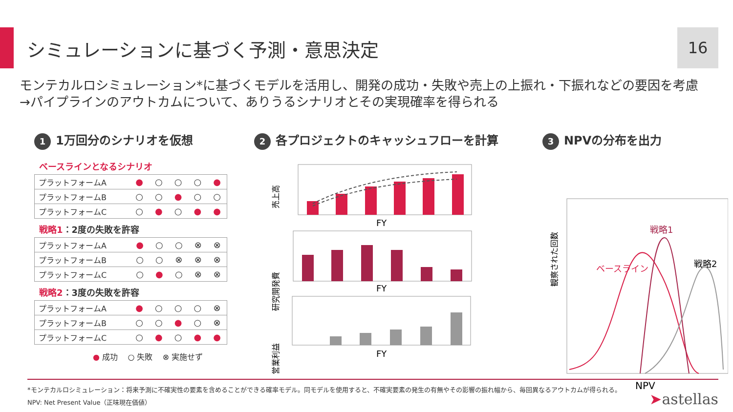シミュレーションに基づく予測・意思決定
16
モンテカルロシミュレーション*に基づくモデルを活用し、開発の成功・失敗や売上の上振れ・下振れなどの要因を考慮
→パイプラインのアウトカムについて、ありうるシナリオとその実現確率を得られる
1 1万回分のシナリオを仮想
ベースラインとなるシナリオ
| プラットフォームA | ● | ○ | ○ | ○ | ● |
| プラットフォームB | ○ | ○ | ● | ○ | ○ |
| プラットフォームC | ○ | ● | ○ | ● | ● |
戦略1：2度の失敗を許容
| プラットフォームA | ● | ○ | ○ | ⊗ | ⊗ |
| プラットフォームB | ○ | ○ | ⊗ | ⊗ | ⊗ |
| プラットフォームC | ○ | ● | ○ | ⊗ | ⊗ |
戦略2：3度の失敗を許容
| プラットフォームA | ● | ○ | ○ | ○ | ⊗ |
| プラットフォームB | ○ | ○ | ● | ○ | ⊗ |
| プラットフォームC | ○ | ● | ○ | ● | ● |
● 成功 ○ 失敗 ⊗ 実施せず
2 各プロジェクトのキャッシュフローを計算
売上高
FY
研究開発費
FY
営業利益
FY
3 NPVの分布を出力
観察された回数
ベースライン
戦略1
戦略2
NPV
*モンテカルロシミュレーション：将来予測に不確実性の要素を含めることができる確率モデル。同モデルを使用すると、不確実要素の発生の有無やその影響の振れ幅から、毎回異なるアウトカムが得られる。
NPV: Net Present Value（正味現在価値）
➤astellas